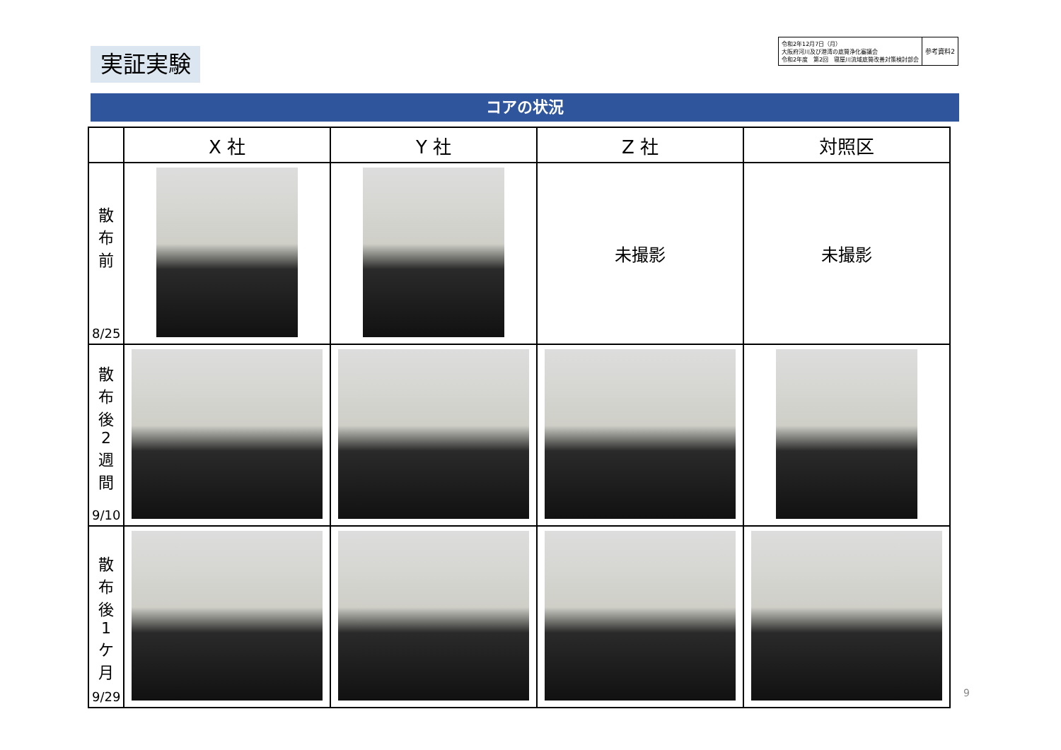実証実験
令和2年12月7日（月）
大阪府河川及び港湾の底質浄化審議会
令和2年度　第2回　寝屋川流域底質改善対策検討部会
参考資料2
コアの状況
| | X 社 | Y 社 | Z 社 | 対照区 |
| --- | --- | --- | --- | --- |
| 散 布 前 8/25 | | | 未撮影 | 未撮影 |
| 散 布 後 2 週 間 9/10 | | | | |
| 散 布 後 1 ケ 月 9/29 | | | | |
9